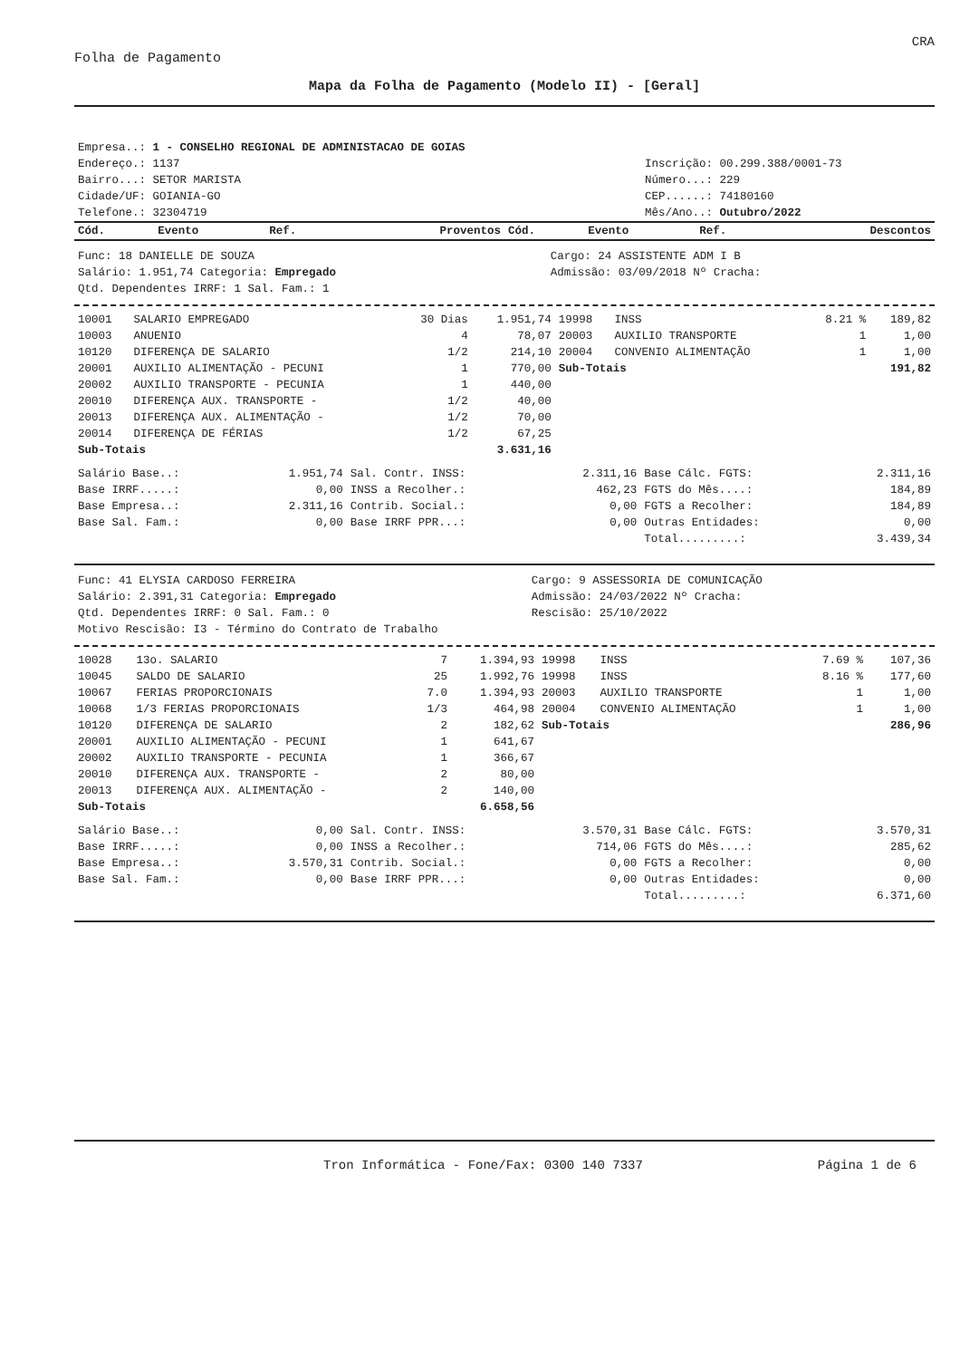CRA
Folha de Pagamento
Mapa da Folha de Pagamento (Modelo II) - [Geral]
| Empresa..: 1 - CONSELHO REGIONAL DE ADMINISTACAO DE GOIAS | |
| Endereço.: 1137 | Inscrição: 00.299.388/0001-73 |
| Bairro...: SETOR MARISTA | Número...: 229 |
| Cidade/UF: GOIANIA-GO | CEP......: 74180160 |
| Telefone.: 32304719 | Mês/Ano..: Outubro/2022 |
| Cód. | Evento | Ref. | Proventos | Cód. | Evento | Ref. | Descontos |
| --- | --- | --- | --- | --- | --- | --- | --- |
| Func: 18 DANIELLE DE SOUZA | Cargo: 24 ASSISTENTE ADM I B |
| Salário: 1.951,74 Categoria: Empregado | Admissão: 03/09/2018 Nº Cracha: |
| Qtd. Dependentes IRRF: 1 Sal. Fam.: 1 | |
| 10001 | SALARIO EMPREGADO | 30 Dias | 1.951,74 | 19998 | INSS | 8.21 % | 189,82 |
| 10003 | ANUENIO | 4 | 78,07 | 20003 | AUXILIO TRANSPORTE | 1 | 1,00 |
| 10120 | DIFERENÇA DE SALARIO | 1/2 | 214,10 | 20004 | CONVENIO ALIMENTAÇÃO | 1 | 1,00 |
| 20001 | AUXILIO ALIMENTAÇÃO - PECUNI | 1 | 770,00 | Sub-Totais | | | 191,82 |
| 20002 | AUXILIO TRANSPORTE - PECUNIA | 1 | 440,00 | | | | |
| 20010 | DIFERENÇA AUX. TRANSPORTE - | 1/2 | 40,00 | | | | |
| 20013 | DIFERENÇA AUX. ALIMENTAÇÃO - | 1/2 | 70,00 | | | | |
| 20014 | DIFERENÇA DE FÉRIAS | 1/2 | 67,25 | | | | |
| Sub-Totais | | | 3.631,16 | | | | |
| Salário Base..: | 1.951,74 | Sal. Contr. INSS: | 2.311,16 | Base Cálc. FGTS: | 2.311,16 |
| Base IRRF.....: | 0,00 | INSS a Recolher.: | 462,23 | FGTS do Mês....: | 184,89 |
| Base Empresa..: | 2.311,16 | Contrib. Social.: | 0,00 | FGTS a Recolher: | 184,89 |
| Base Sal. Fam.: | 0,00 | Base IRRF PPR...: | 0,00 | Outras Entidades: | 0,00 |
| | | | | Total.........: | 3.439,34 |
| Func: 41 ELYSIA CARDOSO FERREIRA | Cargo: 9 ASSESSORIA DE COMUNICAÇÃO |
| Salário: 2.391,31 Categoria: Empregado | Admissão: 24/03/2022 Nº Cracha: |
| Qtd. Dependentes IRRF: 0 Sal. Fam.: 0 | Rescisão: 25/10/2022 |
| Motivo Rescisão: I3 - Término do Contrato de Trabalho | |
| 10028 | 13o. SALARIO | 7 | 1.394,93 | 19998 | INSS | 7.69 % | 107,36 |
| 10045 | SALDO DE SALARIO | 25 | 1.992,76 | 19998 | INSS | 8.16 % | 177,60 |
| 10067 | FERIAS PROPORCIONAIS | 7.0 | 1.394,93 | 20003 | AUXILIO TRANSPORTE | 1 | 1,00 |
| 10068 | 1/3 FERIAS PROPORCIONAIS | 1/3 | 464,98 | 20004 | CONVENIO ALIMENTAÇÃO | 1 | 1,00 |
| 10120 | DIFERENÇA DE SALARIO | 2 | 182,62 | Sub-Totais | | | 286,96 |
| 20001 | AUXILIO ALIMENTAÇÃO - PECUNI | 1 | 641,67 | | | | |
| 20002 | AUXILIO TRANSPORTE - PECUNIA | 1 | 366,67 | | | | |
| 20010 | DIFERENÇA AUX. TRANSPORTE - | 2 | 80,00 | | | | |
| 20013 | DIFERENÇA AUX. ALIMENTAÇÃO - | 2 | 140,00 | | | | |
| Sub-Totais | | | 6.658,56 | | | | |
| Salário Base..: | 0,00 | Sal. Contr. INSS: | 3.570,31 | Base Cálc. FGTS: | 3.570,31 |
| Base IRRF.....: | 0,00 | INSS a Recolher.: | 714,06 | FGTS do Mês....: | 285,62 |
| Base Empresa..: | 3.570,31 | Contrib. Social.: | 0,00 | FGTS a Recolher: | 0,00 |
| Base Sal. Fam.: | 0,00 | Base IRRF PPR...: | 0,00 | Outras Entidades: | 0,00 |
| | | | | Total.........: | 6.371,60 |
Tron Informática - Fone/Fax: 0300 140 7337 Página 1 de 6